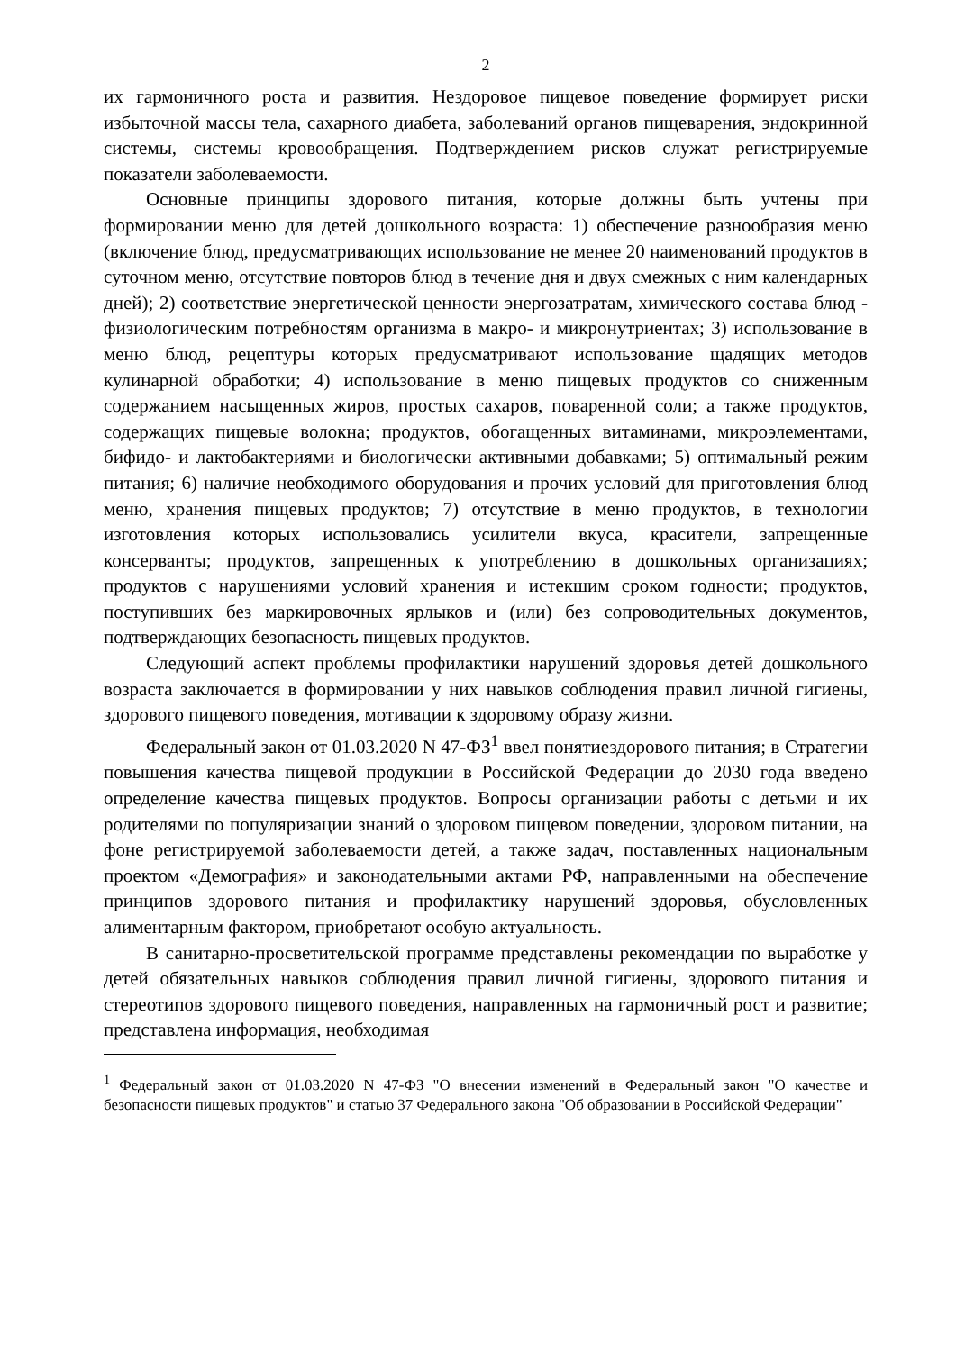2
их гармоничного роста и развития. Нездоровое пищевое поведение формирует риски избыточной массы тела, сахарного диабета, заболеваний органов пищеварения, эндокринной системы, системы кровообращения. Подтверждением рисков служат регистрируемые показатели заболеваемости.
Основные принципы здорового питания, которые должны быть учтены при формировании меню для детей дошкольного возраста: 1) обеспечение разнообразия меню (включение блюд, предусматривающих использование не менее 20 наименований продуктов в суточном меню, отсутствие повторов блюд в течение дня и двух смежных с ним календарных дней); 2) соответствие энергетической ценности энергозатратам, химического состава блюд - физиологическим потребностям организма в макро- и микронутриентах; 3) использование в меню блюд, рецептуры которых предусматривают использование щадящих методов кулинарной обработки; 4) использование в меню пищевых продуктов со сниженным содержанием насыщенных жиров, простых сахаров, поваренной соли; а также продуктов, содержащих пищевые волокна; продуктов, обогащенных витаминами, микроэлементами, бифидо- и лактобактериями и биологически активными добавками; 5) оптимальный режим питания; 6) наличие необходимого оборудования и прочих условий для приготовления блюд меню, хранения пищевых продуктов; 7) отсутствие в меню продуктов, в технологии изготовления которых использовались усилители вкуса, красители, запрещенные консерванты; продуктов, запрещенных к употреблению в дошкольных организациях; продуктов с нарушениями условий хранения и истекшим сроком годности; продуктов, поступивших без маркировочных ярлыков и (или) без сопроводительных документов, подтверждающих безопасность пищевых продуктов.
Следующий аспект проблемы профилактики нарушений здоровья детей дошкольного возраста заключается в формировании у них навыков соблюдения правил личной гигиены, здорового пищевого поведения, мотивации к здоровому образу жизни.
Федеральный закон от 01.03.2020 N 47-ФЗ<sup>1</sup> ввел понятиездорового питания; в Стратегии повышения качества пищевой продукции в Российской Федерации до 2030 года введено определение качества пищевых продуктов. Вопросы организации работы с детьми и их родителями по популяризации знаний о здоровом пищевом поведении, здоровом питании, на фоне регистрируемой заболеваемости детей, а также задач, поставленных национальным проектом «Демография» и законодательными актами РФ, направленными на обеспечение принципов здорового питания и профилактику нарушений здоровья, обусловленных алиментарным фактором, приобретают особую актуальность.
В санитарно-просветительской программе представлены рекомендации по выработке у детей обязательных навыков соблюдения правил личной гигиены, здорового питания и стереотипов здорового пищевого поведения, направленных на гармоничный рост и развитие; представлена информация, необходимая
<sup>1</sup> Федеральный закон от 01.03.2020 N 47-ФЗ "О внесении изменений в Федеральный закон "О качестве и безопасности пищевых продуктов" и статью 37 Федерального закона "Об образовании в Российской Федерации"